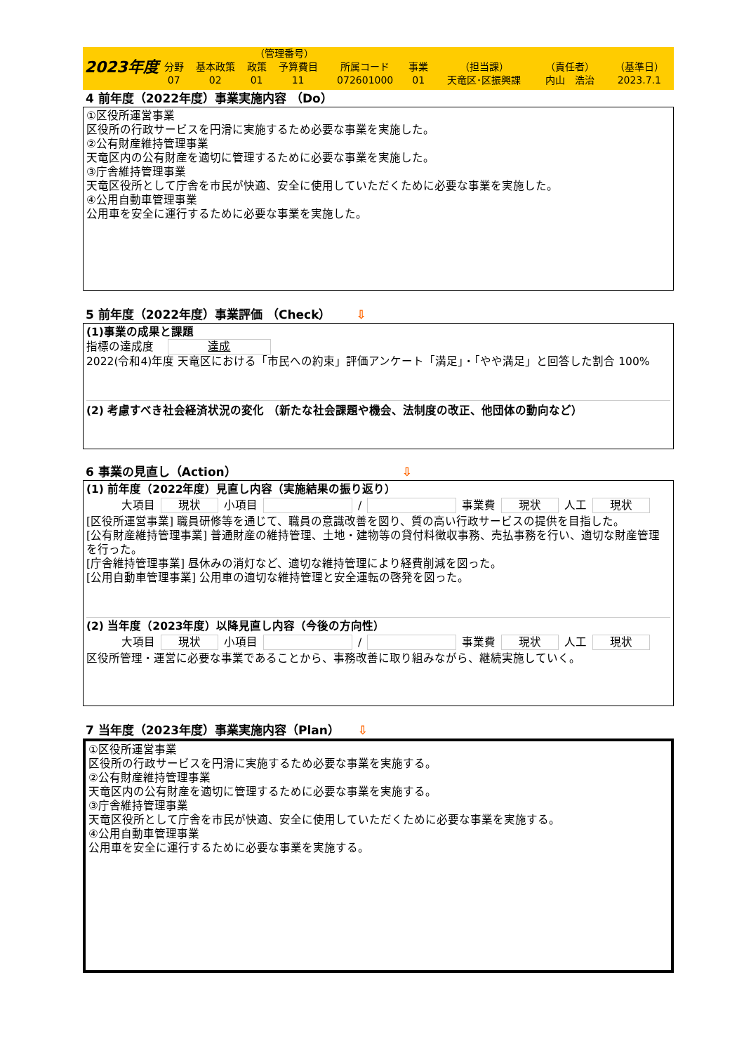| 2023年度 | | | （管理番号） | | | | | | |
| | 分野 | 基本政策 | 政策 | 予算費目 | 所属コード | 事業 | （担当課） | （責任者） | （基準日） |
| | 07 | 02 | 01 | 11 | 072601000 | 01 | 天竜区･区振興課 | 内山 浩治 | 2023.7.1 |
4 前年度（2022年度）事業実施内容 （Do）
①区役所運営事業
区役所の行政サービスを円滑に実施するため必要な事業を実施した。
②公有財産維持管理事業
天竜区内の公有財産を適切に管理するために必要な事業を実施した。
③庁舎維持管理事業
天竜区役所として庁舎を市民が快適、安全に使用していただくために必要な事業を実施した。
④公用自動車管理事業
公用車を安全に運行するために必要な事業を実施した。
5 前年度（2022年度）事業評価 （Check） ⇩
(1)事業の成果と課題
指標の達成度 達成
2022(令和4)年度 天竜区における「市民への約束」評価アンケート「満足」・「やや満足」と回答した割合 100%
(2) 考慮すべき社会経済状況の変化 （新たな社会課題や機会、法制度の改正、他団体の動向など）
6 事業の見直し（Action） ⇩
(1) 前年度（2022年度）見直し内容（実施結果の振り返り）
大項目 現状 小項目 / 事業費 現状 人工 現状
[区役所運営事業] 職員研修等を通じて、職員の意識改善を図り、質の高い行政サービスの提供を目指した。
[公有財産維持管理事業] 普通財産の維持管理、土地・建物等の貸付料徴収事務、売払事務を行い、適切な財産管理を行った。
[庁舎維持管理事業] 昼休みの消灯など、適切な維持管理により経費削減を図った。
[公用自動車管理事業] 公用車の適切な維持管理と安全運転の啓発を図った。
(2) 当年度（2023年度）以降見直し内容（今後の方向性）
大項目 現状 小項目 / 事業費 現状 人工 現状
区役所管理・運営に必要な事業であることから、事務改善に取り組みながら、継続実施していく。
7 当年度（2023年度）事業実施内容（Plan） ⇩
①区役所運営事業
区役所の行政サービスを円滑に実施するため必要な事業を実施する。
②公有財産維持管理事業
天竜区内の公有財産を適切に管理するために必要な事業を実施する。
③庁舎維持管理事業
天竜区役所として庁舎を市民が快適、安全に使用していただくために必要な事業を実施する。
④公用自動車管理事業
公用車を安全に運行するために必要な事業を実施する。